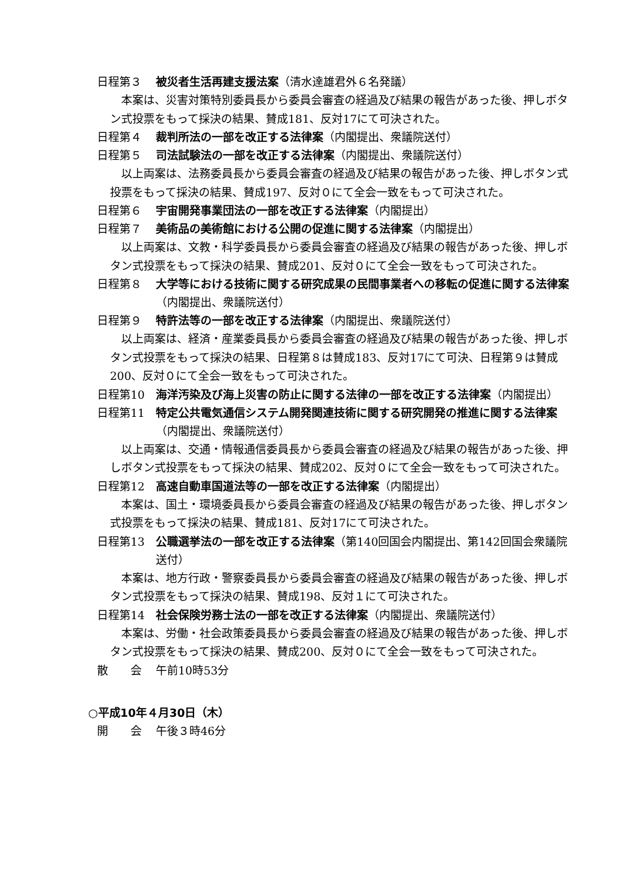日程第３ 被災者生活再建支援法案（清水達雄君外６名発議）
本案は、災害対策特別委員長から委員会審査の経過及び結果の報告があった後、押しボタン式投票をもって採決の結果、賛成181、反対17にて可決された。
日程第４ 裁判所法の一部を改正する法律案（内閣提出、衆議院送付）
日程第５ 司法試験法の一部を改正する法律案（内閣提出、衆議院送付）
以上両案は、法務委員長から委員会審査の経過及び結果の報告があった後、押しボタン式投票をもって採決の結果、賛成197、反対０にて全会一致をもって可決された。
日程第６ 宇宙開発事業団法の一部を改正する法律案（内閣提出）
日程第７ 美術品の美術館における公開の促進に関する法律案（内閣提出）
以上両案は、文教・科学委員長から委員会審査の経過及び結果の報告があった後、押しボタン式投票をもって採決の結果、賛成201、反対０にて全会一致をもって可決された。
日程第８ 大学等における技術に関する研究成果の民間事業者への移転の促進に関する法律案（内閣提出、衆議院送付）
日程第９ 特許法等の一部を改正する法律案（内閣提出、衆議院送付）
以上両案は、経済・産業委員長から委員会審査の経過及び結果の報告があった後、押しボタン式投票をもって採決の結果、日程第８は賛成183、反対17にて可決、日程第９は賛成200、反対０にて全会一致をもって可決された。
日程第10 海洋汚染及び海上災害の防止に関する法律の一部を改正する法律案（内閣提出）
日程第11 特定公共電気通信システム開発関連技術に関する研究開発の推進に関する法律案（内閣提出、衆議院送付）
以上両案は、交通・情報通信委員長から委員会審査の経過及び結果の報告があった後、押しボタン式投票をもって採決の結果、賛成202、反対０にて全会一致をもって可決された。
日程第12 高速自動車国道法等の一部を改正する法律案（内閣提出）
本案は、国土・環境委員長から委員会審査の経過及び結果の報告があった後、押しボタン式投票をもって採決の結果、賛成181、反対17にて可決された。
日程第13 公職選挙法の一部を改正する法律案（第140回国会内閣提出、第142回国会衆議院送付）
本案は、地方行政・警察委員長から委員会審査の経過及び結果の報告があった後、押しボタン式投票をもって採決の結果、賛成198、反対１にて可決された。
日程第14 社会保険労務士法の一部を改正する法律案（内閣提出、衆議院送付）
本案は、労働・社会政策委員長から委員会審査の経過及び結果の報告があった後、押しボタン式投票をもって採決の結果、賛成200、反対０にて全会一致をもって可決された。
散　　会 午前10時53分
○平成10年４月30日（木）
開　　会 午後３時46分